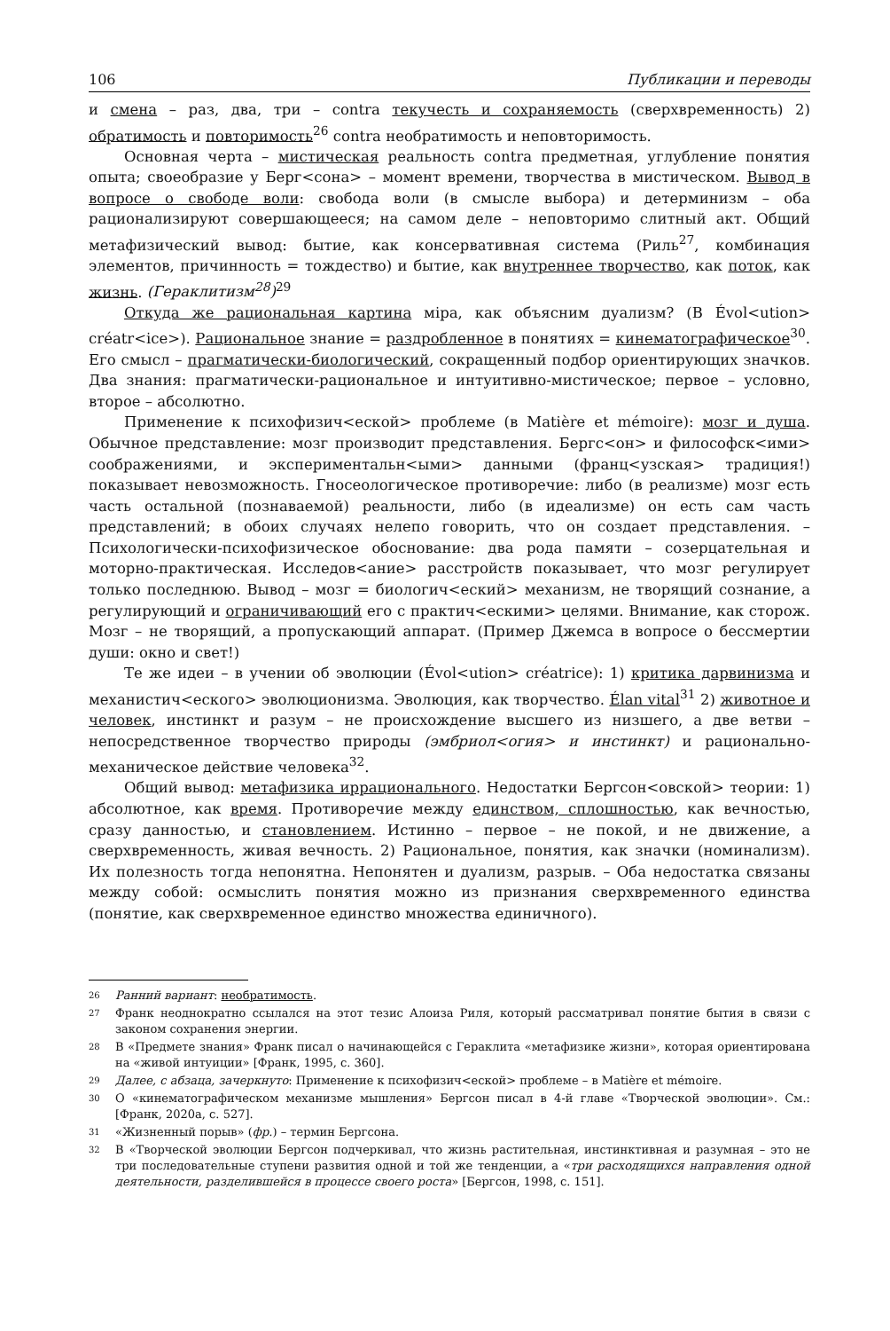106 Публикации и переводы
и смена – раз, два, три – contra текучесть и сохраняемость (сверхвременность) 2) обратимость и повторимость<sup>26</sup> contra необратимость и неповторимость.
Основная черта – мистическая реальность contra предметная, углубление понятия опыта; своеобразие у Берг<сона> – момент времени, творчества в мистическом. Вывод в вопросе о свободе воли: свобода воли (в смысле выбора) и детерминизм – оба рационализируют совершающееся; на самом деле – неповторимо слитный акт. Общий метафизический вывод: бытие, как консервативная система (Риль<sup>27</sup>, комбинация элементов, причинность = тождество) и бытие, как внутреннее творчество, как поток, как жизнь. (Гераклитизм<sup>28</sup>)<sup>29</sup>
Откуда же рациональная картина міра, как объясним дуализм? (В Évol<ution> créatr<ice>). Рациональное знание = раздробленное в понятиях = кинематографическое<sup>30</sup>. Его смысл – прагматически-биологический, сокращенный подбор ориентирующих значков. Два знания: прагматически-рациональное и интуитивно-мистическое; первое – условно, второе – абсолютно.
Применение к психофизич<еской> проблеме (в Matière et mémoire): мозг и душа. Обычное представление: мозг производит представления. Бергс<он> и философск<ими> соображениями, и экспериментальн<ыми> данными (франц<узская> традиция!) показывает невозможность. Гносеологическое противоречие: либо (в реализме) мозг есть часть остальной (познаваемой) реальности, либо (в идеализме) он есть сам часть представлений; в обоих случаях нелепо говорить, что он создает представления. – Психологически-психофизическое обоснование: два рода памяти – созерцательная и моторно-практическая. Исследов<ание> расстройств показывает, что мозг регулирует только последнюю. Вывод – мозг = биологич<еский> механизм, не творящий сознание, а регулирующий и ограничивающий его с практич<ескими> целями. Внимание, как сторож. Мозг – не творящий, а пропускающий аппарат. (Пример Джемса в вопросе о бессмертии души: окно и свет!)
Те же идеи – в учении об эволюции (Évol<ution> créatrice): 1) критика дарвинизма и механистич<еского> эволюционизма. Эволюция, как творчество. Élan vital<sup>31</sup> 2) животное и человек, инстинкт и разум – не происхождение высшего из низшего, а две ветви – непосредственное творчество природы (эмбриол<огия> и инстинкт) и рационально-механическое действие человека<sup>32</sup>.
Общий вывод: метафизика иррационального. Недостатки Бергсон<овской> теории: 1) абсолютное, как время. Противоречие между единством, сплошностью, как вечностью, сразу данностью, и становлением. Истинно – первое – не покой, и не движение, а сверхвременность, живая вечность. 2) Рациональное, понятия, как значки (номинализм). Их полезность тогда непонятна. Непонятен и дуализм, разрыв. – Оба недостатка связаны между собой: осмыслить понятия можно из признания сверхвременного единства (понятие, как сверхвременное единство множества единичного).
<sup>26</sup> Ранний вариант: необратимость.
<sup>27</sup> Франк неоднократно ссылался на этот тезис Алоиза Риля, который рассматривал понятие бытия в связи с законом сохранения энергии.
<sup>28</sup> В «Предмете знания» Франк писал о начинающейся с Гераклита «метафизике жизни», которая ориентирована на «живой интуиции» [Франк, 1995, с. 360].
<sup>29</sup> Далее, с абзаца, зачеркнуто: Применение к психофизич<еской> проблеме – в Matière et mémoire.
<sup>30</sup> О «кинематографическом механизме мышления» Бергсон писал в 4-й главе «Творческой эволюции». См.: [Франк, 2020а, с. 527].
<sup>31</sup> «Жизненный порыв» (фр.) – термин Бергсона.
<sup>32</sup> В «Творческой эволюции Бергсон подчеркивал, что жизнь растительная, инстинктивная и разумная – это не три последовательные ступени развития одной и той же тенденции, а «три расходящихся направления одной деятельности, разделившейся в процессе своего роста» [Бергсон, 1998, с. 151].